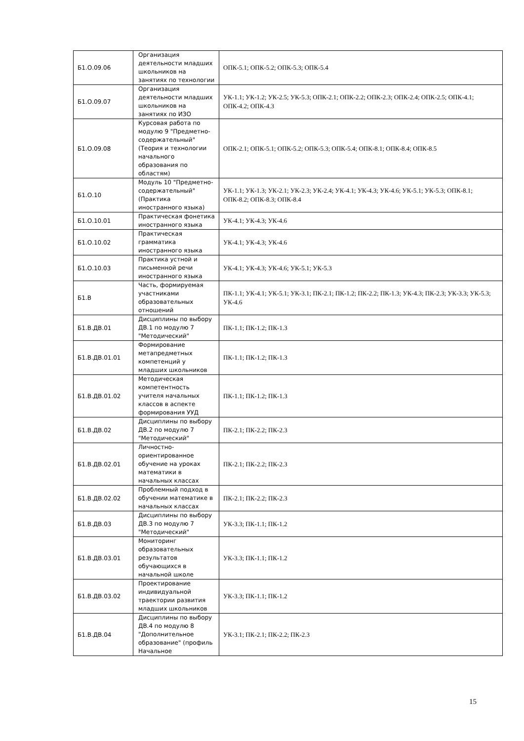| Б1.О.09.06 | Организация деятельности младших школьников на занятиях по технологии | ОПК-5.1; ОПК-5.2; ОПК-5.3; ОПК-5.4 |
| Б1.О.09.07 | Организация деятельности младших школьников на занятиях по ИЗО | УК-1.1; УК-1.2; УК-2.5; УК-5.3; ОПК-2.1; ОПК-2.2; ОПК-2.3; ОПК-2.4; ОПК-2.5; ОПК-4.1; ОПК-4.2; ОПК-4.3 |
| Б1.О.09.08 | Курсовая работа по модулю 9 "Предметно-содержательный" (Теория и технологии начального образования по областям) | ОПК-2.1; ОПК-5.1; ОПК-5.2; ОПК-5.3; ОПК-5.4; ОПК-8.1; ОПК-8.4; ОПК-8.5 |
| Б1.О.10 | Модуль 10 "Предметно-содержательный" (Практика иностранного языка) | УК-1.1; УК-1.3; УК-2.1; УК-2.3; УК-2.4; УК-4.1; УК-4.3; УК-4.6; УК-5.1; УК-5.3; ОПК-8.1; ОПК-8.2; ОПК-8.3; ОПК-8.4 |
| Б1.О.10.01 | Практическая фонетика иностранного языка | УК-4.1; УК-4.3; УК-4.6 |
| Б1.О.10.02 | Практическая грамматика иностранного языка | УК-4.1; УК-4.3; УК-4.6 |
| Б1.О.10.03 | Практика устной и письменной речи иностранного языка | УК-4.1; УК-4.3; УК-4.6; УК-5.1; УК-5.3 |
| Б1.В | Часть, формируемая участниками образовательных отношений | ПК-1.1; УК-4.1; УК-5.1; УК-3.1; ПК-2.1; ПК-1.2; ПК-2.2; ПК-1.3; УК-4.3; ПК-2.3; УК-3.3; УК-5.3; УК-4.6 |
| Б1.В.ДВ.01 | Дисциплины по выбору ДВ.1 по модулю 7 "Методический" | ПК-1.1; ПК-1.2; ПК-1.3 |
| Б1.В.ДВ.01.01 | Формирование метапредметных компетенций у младших школьников | ПК-1.1; ПК-1.2; ПК-1.3 |
| Б1.В.ДВ.01.02 | Методическая компетентность учителя начальных классов в аспекте формирования УУД | ПК-1.1; ПК-1.2; ПК-1.3 |
| Б1.В.ДВ.02 | Дисциплины по выбору ДВ.2 по модулю 7 "Методический" | ПК-2.1; ПК-2.2; ПК-2.3 |
| Б1.В.ДВ.02.01 | Личностно-ориентированное обучение на уроках математики в начальных классах | ПК-2.1; ПК-2.2; ПК-2.3 |
| Б1.В.ДВ.02.02 | Проблемный подход в обучении математике в начальных классах | ПК-2.1; ПК-2.2; ПК-2.3 |
| Б1.В.ДВ.03 | Дисциплины по выбору ДВ.3 по модулю 7 "Методический" | УК-3.3; ПК-1.1; ПК-1.2 |
| Б1.В.ДВ.03.01 | Мониторинг образовательных результатов обучающихся в начальной школе | УК-3.3; ПК-1.1; ПК-1.2 |
| Б1.В.ДВ.03.02 | Проектирование индивидуальной траектории развития младших школьников | УК-3.3; ПК-1.1; ПК-1.2 |
| Б1.В.ДВ.04 | Дисциплины по выбору ДВ.4 по модулю 8 "Дополнительное образование" (профиль Начальное | УК-3.1; ПК-2.1; ПК-2.2; ПК-2.3 |
15